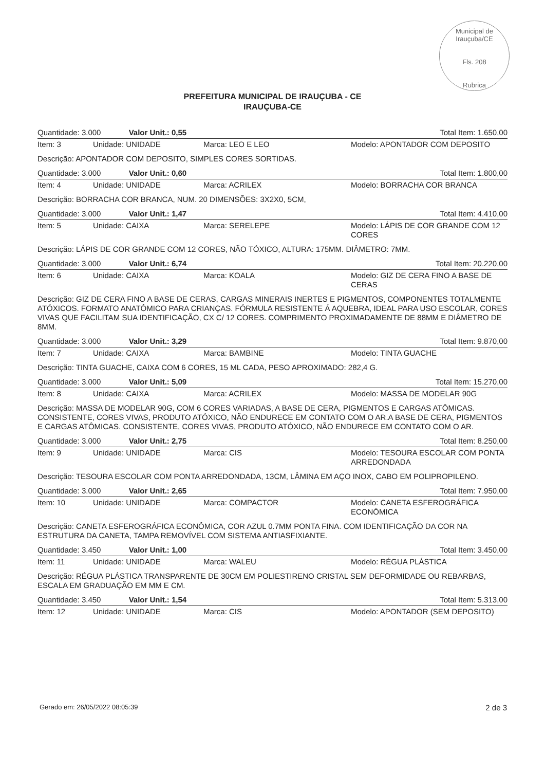Municipal de Irauçuba/CE
Fls. 208
Rubrica
PREFEITURA MUNICIPAL DE IRAUÇUBA - CE
IRAUÇUBA-CE
| Quantidade: 3.000 Valor Unit.: 0,55 | | | Total Item: 1.650,00 |
| Item: 3 | Unidade: UNIDADE | Marca: LEO E LEO | Modelo: APONTADOR COM DEPOSITO |
| Descrição: APONTADOR COM DEPOSITO, SIMPLES CORES SORTIDAS. | | | |
| Quantidade: 3.000 Valor Unit.: 0,60 | | | Total Item: 1.800,00 |
| Item: 4 | Unidade: UNIDADE | Marca: ACRILEX | Modelo: BORRACHA COR BRANCA |
| Descrição: BORRACHA COR BRANCA, NUM. 20 DIMENSÕES: 3X2X0, 5CM, | | | |
| Quantidade: 3.000 Valor Unit.: 1,47 | | | Total Item: 4.410,00 |
| Item: 5 | Unidade: CAIXA | Marca: SERELEPE | Modelo: LÁPIS DE COR GRANDE COM 12 CORES |
| Descrição: LÁPIS DE COR GRANDE COM 12 CORES, NÃO TÓXICO, ALTURA: 175MM. DIÂMETRO: 7MM. | | | |
| Quantidade: 3.000 Valor Unit.: 6,74 | | | Total Item: 20.220,00 |
| Item: 6 | Unidade: CAIXA | Marca: KOALA | Modelo: GIZ DE CERA FINO A BASE DE CERAS |
| Descrição: GIZ DE CERA FINO A BASE DE CERAS, CARGAS MINERAIS INERTES E PIGMENTOS, COMPONENTES TOTALMENTE ATÓXICOS. FORMATO ANATÔMICO PARA CRIANÇAS. FÓRMULA RESISTENTE Á AQUEBRA, IDEAL PARA USO ESCOLAR, CORES VIVAS QUE FACILITAM SUA IDENTIFICAÇÃO, CX C/ 12 CORES. COMPRIMENTO PROXIMADAMENTE DE 88MM E DIÂMETRO DE 8MM. | | | |
| Quantidade: 3.000 Valor Unit.: 3,29 | | | Total Item: 9.870,00 |
| Item: 7 | Unidade: CAIXA | Marca: BAMBINE | Modelo: TINTA GUACHE |
| Descrição: TINTA GUACHE, CAIXA COM 6 CORES, 15 ML CADA, PESO APROXIMADO: 282,4 G. | | | |
| Quantidade: 3.000 Valor Unit.: 5,09 | | | Total Item: 15.270,00 |
| Item: 8 | Unidade: CAIXA | Marca: ACRILEX | Modelo: MASSA DE MODELAR 90G |
| Descrição: MASSA DE MODELAR 90G, COM 6 CORES VARIADAS, A BASE DE CERA, PIGMENTOS E CARGAS ATÔMICAS. CONSISTENTE, CORES VIVAS, PRODUTO ATÓXICO, NÃO ENDURECE EM CONTATO COM O AR.A BASE DE CERA, PIGMENTOS E CARGAS ATÔMICAS. CONSISTENTE, CORES VIVAS, PRODUTO ATÓXICO, NÃO ENDURECE EM CONTATO COM O AR. | | | |
| Quantidade: 3.000 Valor Unit.: 2,75 | | | Total Item: 8.250,00 |
| Item: 9 | Unidade: UNIDADE | Marca: CIS | Modelo: TESOURA ESCOLAR COM PONTA ARREDONDADA |
| Descrição: TESOURA ESCOLAR COM PONTA ARREDONDADA, 13CM, LÂMINA EM AÇO INOX, CABO EM POLIPROPILENO. | | | |
| Quantidade: 3.000 Valor Unit.: 2,65 | | | Total Item: 7.950,00 |
| Item: 10 | Unidade: UNIDADE | Marca: COMPACTOR | Modelo: CANETA ESFEROGRÁFICA ECONÔMICA |
| Descrição: CANETA ESFEROGRÁFICA ECONÔMICA, COR AZUL 0.7MM PONTA FINA. COM IDENTIFICAÇÃO DA COR NA ESTRUTURA DA CANETA, TAMPA REMOVÍVEL COM SISTEMA ANTIASFIXIANTE. | | | |
| Quantidade: 3.450 Valor Unit.: 1,00 | | | Total Item: 3.450,00 |
| Item: 11 | Unidade: UNIDADE | Marca: WALEU | Modelo: RÉGUA PLÁSTICA |
| Descrição: RÉGUA PLÁSTICA TRANSPARENTE DE 30CM EM POLIESTIRENO CRISTAL SEM DEFORMIDADE OU REBARBAS, ESCALA EM GRADUAÇÃO EM MM E CM. | | | |
| Quantidade: 3.450 Valor Unit.: 1,54 | | | Total Item: 5.313,00 |
| Item: 12 | Unidade: UNIDADE | Marca: CIS | Modelo: APONTADOR (SEM DEPOSITO) |
Gerado em: 26/05/2022 08:05:39 2 de 3